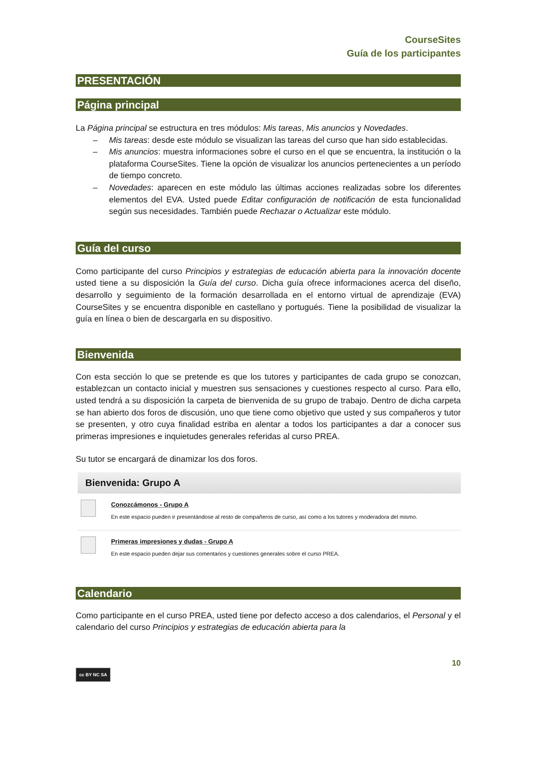CourseSites
Guía de los participantes
PRESENTACIÓN
Página principal
La Página principal se estructura en tres módulos: Mis tareas, Mis anuncios y Novedades.
– Mis tareas: desde este módulo se visualizan las tareas del curso que han sido establecidas.
– Mis anuncios: muestra informaciones sobre el curso en el que se encuentra, la institución o la plataforma CourseSites. Tiene la opción de visualizar los anuncios pertenecientes a un período de tiempo concreto.
– Novedades: aparecen en este módulo las últimas acciones realizadas sobre los diferentes elementos del EVA. Usted puede Editar configuración de notificación de esta funcionalidad según sus necesidades. También puede Rechazar o Actualizar este módulo.
Guía del curso
Como participante del curso Principios y estrategias de educación abierta para la innovación docente usted tiene a su disposición la Guía del curso. Dicha guía ofrece informaciones acerca del diseño, desarrollo y seguimiento de la formación desarrollada en el entorno virtual de aprendizaje (EVA) CourseSites y se encuentra disponible en castellano y portugués. Tiene la posibilidad de visualizar la guía en línea o bien de descargarla en su dispositivo.
Bienvenida
Con esta sección lo que se pretende es que los tutores y participantes de cada grupo se conozcan, establezcan un contacto inicial y muestren sus sensaciones y cuestiones respecto al curso. Para ello, usted tendrá a su disposición la carpeta de bienvenida de su grupo de trabajo. Dentro de dicha carpeta se han abierto dos foros de discusión, uno que tiene como objetivo que usted y sus compañeros y tutor se presenten, y otro cuya finalidad estriba en alentar a todos los participantes a dar a conocer sus primeras impresiones e inquietudes generales referidas al curso PREA.
Su tutor se encargará de dinamizar los dos foros.
Bienvenida: Grupo A
Conozcámonos - Grupo A
En este espacio pueden ir presentándose al resto de compañeros de curso, así como a los tutores y moderadora del mismo.
Primeras impresiones y dudas - Grupo A
En este espacio pueden dejar sus comentarios y cuestiones generales sobre el curso PREA.
Calendario
Como participante en el curso PREA, usted tiene por defecto acceso a dos calendarios, el Personal y el calendario del curso Principios y estrategias de educación abierta para la
10
cc BY NC SA